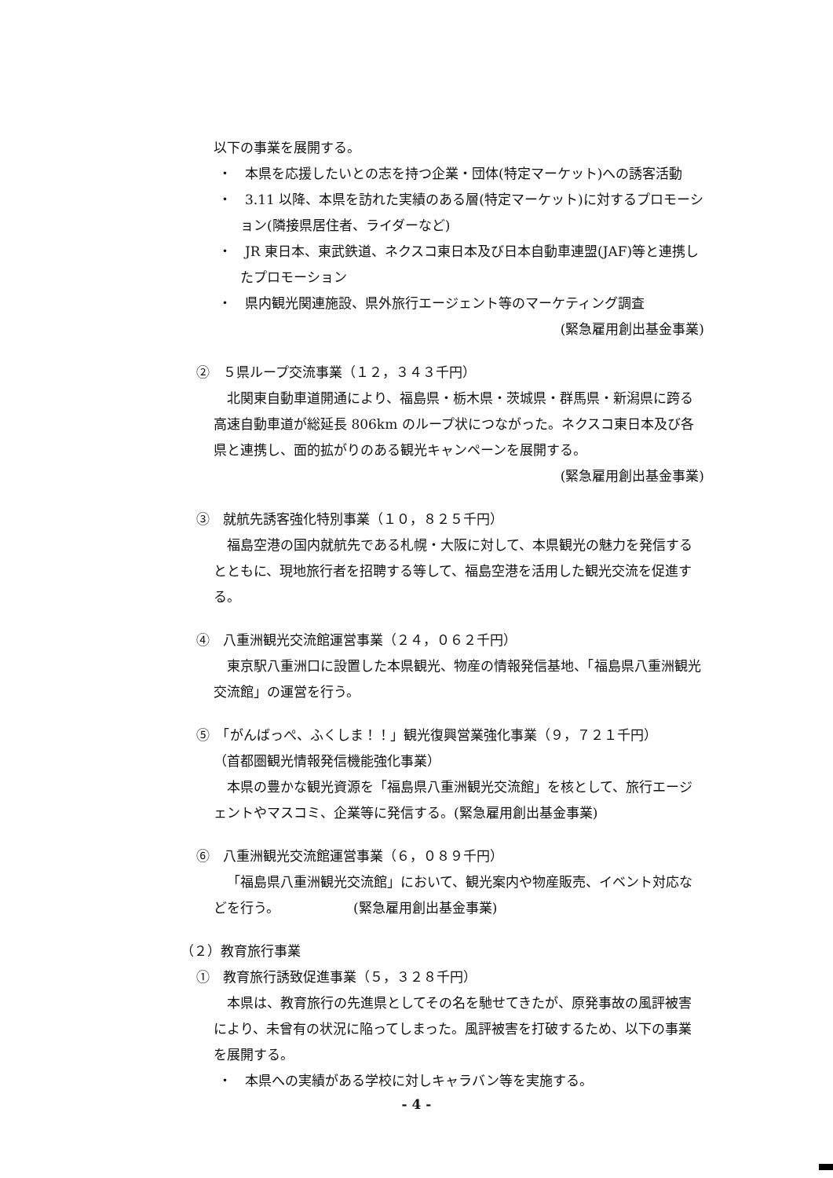以下の事業を展開する。
・　本県を応援したいとの志を持つ企業・団体(特定マーケット)への誘客活動
・　3.11 以降、本県を訪れた実績のある層(特定マーケット)に対するプロモーション(隣接県居住者、ライダーなど)
・　JR 東日本、東武鉄道、ネクスコ東日本及び日本自動車連盟(JAF)等と連携したプロモーション
・　県内観光関連施設、県外旅行エージェント等のマーケティング調査
(緊急雇用創出基金事業)
②　５県ループ交流事業（１２，３４３千円）
北関東自動車道開通により、福島県・栃木県・茨城県・群馬県・新潟県に跨る高速自動車道が総延長 806km のループ状につながった。ネクスコ東日本及び各県と連携し、面的拡がりのある観光キャンペーンを展開する。
(緊急雇用創出基金事業)
③　就航先誘客強化特別事業（１０，８２５千円）
福島空港の国内就航先である札幌・大阪に対して、本県観光の魅力を発信するとともに、現地旅行者を招聘する等して、福島空港を活用した観光交流を促進する。
④　八重洲観光交流館運営事業（２４，０６２千円）
東京駅八重洲口に設置した本県観光、物産の情報発信基地、「福島県八重洲観光交流館」の運営を行う。
⑤　「がんばっぺ、ふくしま！！」観光復興営業強化事業（９，７２１千円）
（首都圏観光情報発信機能強化事業）
本県の豊かな観光資源を「福島県八重洲観光交流館」を核として、旅行エージェントやマスコミ、企業等に発信する。(緊急雇用創出基金事業)
⑥　八重洲観光交流館運営事業（６，０８９千円）
「福島県八重洲観光交流館」において、観光案内や物産販売、イベント対応などを行う。　　　　　　(緊急雇用創出基金事業)
（２）教育旅行事業
①　教育旅行誘致促進事業（５，３２８千円）
本県は、教育旅行の先進県としてその名を馳せてきたが、原発事故の風評被害により、未曾有の状況に陥ってしまった。風評被害を打破するため、以下の事業を展開する。
・　本県への実績がある学校に対しキャラバン等を実施する。
- 4 -